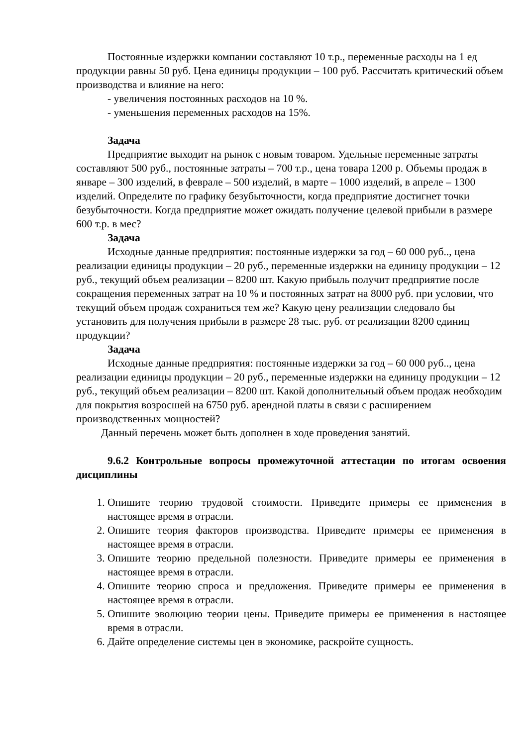Постоянные издержки компании составляют 10 т.р., переменные расходы на 1 ед продукции равны 50 руб. Цена единицы продукции – 100 руб. Рассчитать критический объем производства и влияние на него:
- увеличения постоянных расходов на 10 %.
- уменьшения переменных расходов на 15%.
Задача
Предприятие выходит на рынок с новым товаром. Удельные переменные затраты составляют 500 руб., постоянные затраты – 700 т.р., цена товара 1200 р. Объемы продаж в январе – 300 изделий, в феврале – 500 изделий, в марте – 1000 изделий, в апреле – 1300 изделий. Определите по графику безубыточности, когда предприятие достигнет точки безубыточности. Когда предприятие может ожидать получение целевой прибыли в размере 600 т.р. в мес?
Задача
Исходные данные предприятия: постоянные издержки за год – 60 000 руб.., цена реализации единицы продукции – 20 руб., переменные издержки на единицу продукции – 12 руб., текущий объем реализации – 8200 шт. Какую прибыль получит предприятие после сокращения переменных затрат на 10 % и постоянных затрат на 8000 руб. при условии, что текущий объем продаж сохраниться тем же? Какую цену реализации следовало бы установить для получения прибыли в размере 28 тыс. руб. от реализации 8200 единиц продукции?
Задача
Исходные данные предприятия: постоянные издержки за год – 60 000 руб.., цена реализации единицы продукции – 20 руб., переменные издержки на единицу продукции – 12 руб., текущий объем реализации – 8200 шт. Какой дополнительный объем продаж необходим для покрытия возросшей на 6750 руб. арендной платы в связи с расширением производственных мощностей?
Данный перечень может быть дополнен в ходе проведения занятий.
9.6.2 Контрольные вопросы промежуточной аттестации по итогам освоения дисциплины
1. Опишите теорию трудовой стоимости. Приведите примеры ее применения в настоящее время в отрасли.
2. Опишите теория факторов производства. Приведите примеры ее применения в настоящее время в отрасли.
3. Опишите теорию предельной полезности. Приведите примеры ее применения в настоящее время в отрасли.
4. Опишите теорию спроса и предложения. Приведите примеры ее применения в настоящее время в отрасли.
5. Опишите эволюцию теории цены. Приведите примеры ее применения в настоящее время в отрасли.
6. Дайте определение системы цен в экономике, раскройте сущность.